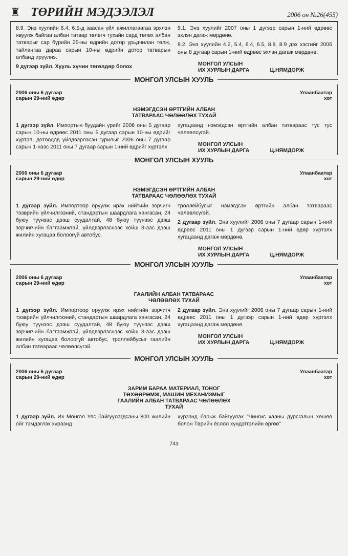♜
ТӨРИЙН МЭДЭЭЛЭЛ
2006 он №26(455)
8.9. Энэ хуулийн 6.4, 6.5-д заасан үйл ажиллагаагаа эрхлэн явуулж байгаа албан татвар төлөгч тухайн сард төлөх албан татварыг сар бүрийн 25-ны өдрийн дотор урьдчилан төлж, тайлангаа дараа сарын 10-ны өдрийн дотор татварын албанд ирүүлнэ.
9 дүгээр зүйл. Хууль хүчин төгөлдөр болох
9.1. Энэ хуулийг 2007 оны 1 дүгээр сарын 1-ний өдрөөс эхлэн дагаж мөрдөнө.
9.2. Энэ хуулийн 4.2, 5.4, 6.4, 6.5, 8.8, 8.9 дэх хэсгийг 2006 оны 8 дугаар сарын 1-ний өдрөөс эхлэн дагаж мөрдөнө.
МОНГОЛ УЛСЫН
ИХ ХУРЛЫН ДАРГА
Ц.НЯМДОРЖ
МОНГОЛ УЛСЫН ХУУЛЬ
2006 оны 6 дугаар
сарын 29-ний өдөр
Улаанбаатар
хот
НЭМЭГДСЭН ӨРТГИЙН АЛБАН
ТАТВАРААС ЧӨЛӨӨЛӨХ ТУХАЙ
1 дүгээр зүйл. Импортын буудайн үрийг 2006 оны 5 дугаар сарын 10-ны өдрөөс 2011 оны 5 дугаар сарын 10-ны өдрийг хүртэл, дотоодод үйлдвэрлэсэн гурилыг 2006 оны 7 дугаар сарын 1-нээс 2011 оны 7 дугаар сарын 1-ний өдрийг хүртэлх
хугацаанд нэмэгдсэн өртгийн албан татвараас тус тус чөлөөлсүгэй.
МОНГОЛ УЛСЫН
ИХ ХУРЛЫН ДАРГА
Ц.НЯМДОРЖ
МОНГОЛ УЛСЫН ХУУЛЬ
2006 оны 6 дугаар
сарын 29-ний өдөр
Улаанбаатар
хот
НЭМЭГДСЭН ӨРТГИЙН АЛБАН
ТАТВАРААС ЧӨЛӨӨЛӨХ ТУХАЙ
1 дүгээр зүйл. Импортоор оруулж ирэх нийтийн зорчигч тээврийн үйлчилгээний, стандартын шаардлага хангасан, 24 буюу түүнээс дээш суудалтай, 48 буюу түүнээс дээш зорчигчийн багтаамжтай, үйлдвэрлэснээс хойш 3-аас дээш жилийн хугацаа болоогүй автобус,
троллейбусыг нэмэгдсэн өртгийн албан татвараас чөлөөлсүгэй.
2 дугаар зүйл. Энэ хуулийг 2006 оны 7 дугаар сарын 1-ний өдрөөс 2011 оны 1 дүгээр сарын 1-ний өдөр хүртэлх хугацаанд дагаж мөрдөнө.
МОНГОЛ УЛСЫН
ИХ ХУРЛЫН ДАРГА
Ц.НЯМДОРЖ
МОНГОЛ УЛСЫН ХУУЛЬ
2006 оны 6 дугаар
сарын 29-ний өдөр
Улаанбаатар
хот
ГААЛИЙН АЛБАН ТАТВАРААС
ЧӨЛӨӨЛӨХ ТУХАЙ
1 дүгээр зүйл. Импортоор оруулж ирэх нийтийн зорчигч тээврийн үйлчилгээний, стандартын шаардлага хангасан, 24 буюу түүнээс дээш суудалтай, 48 буюу түүнээс дээш зорчигчийн багтаамжтай, үйлдвэрлэснээс хойш 3-аас дээш жилийн хугацаа болоогүй автобус, троллейбусыг гаалийн албан татвараас чөлөөлсүгэй.
2 дугаар зүйл. Энэ хуулийг 2006 оны 7 дугаар сарын 1-ний өдрөөс 2011 оны 1 дүгээр сарын 1-ний өдөр хүртэлх хугацаанд дагаж мөрдөнө.
МОНГОЛ УЛСЫН
ИХ ХУРЛЫН ДАРГА
Ц.НЯМДОРЖ
МОНГОЛ УЛСЫН ХУУЛЬ
2006 оны 6 дугаар
сарын 29-ний өдөр
Улаанбаатар
хот
ЗАРИМ БАРАА МАТЕРИАЛ, ТОНОГ
ТӨХӨӨРӨМЖ, МАШИН МЕХАНИЗМЫГ
ГААЛИЙН АЛБАН ТАТВАРААС ЧӨЛӨӨЛӨХ
ТУХАЙ
1 дүгээр зүйл. Их Монгол Улс байгуулагдсаны 800 жилийн ойг тэмдэглэх хүрээнд
хүрээнд барьж байгуулах "Чингис хааны дурсгалын хөшөө болон Төрийн ёслол хүндэтгэлийн өргөө"
743